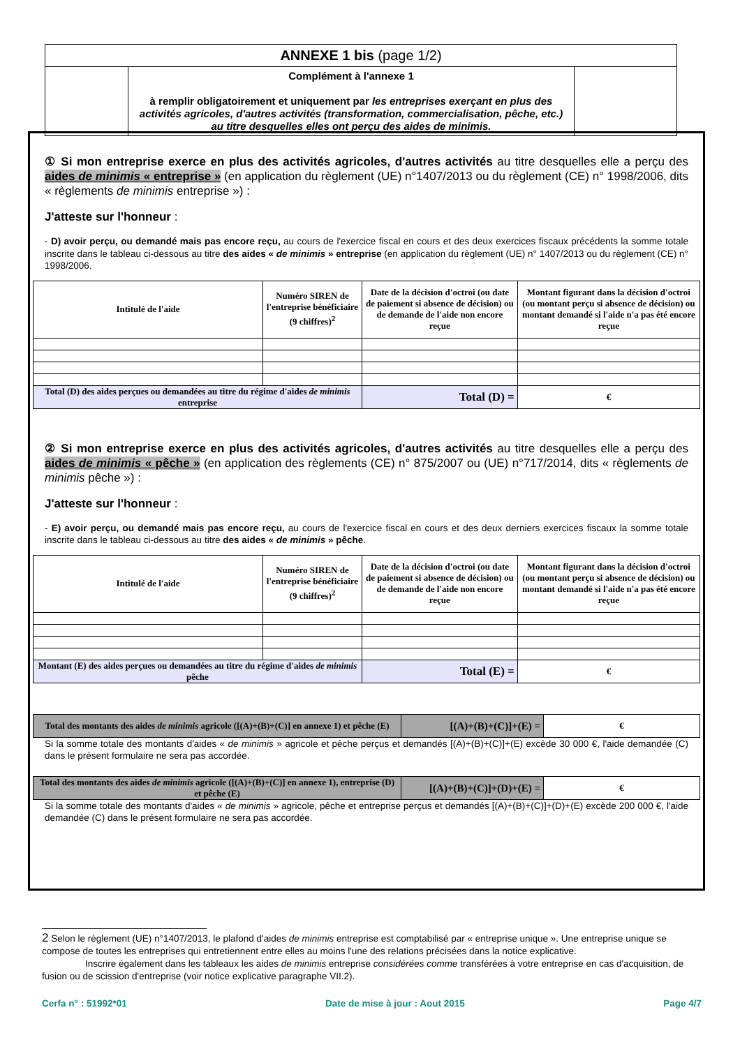| ANNEXE 1 bis (page 1/2) | | |
| | Complément à l'annexe 1 à remplir obligatoirement et uniquement par les entreprises exerçant en plus des activités agricoles, d'autres activités (transformation, commercialisation, pêche, etc.) au titre desquelles elles ont perçu des aides de minimis. | |
① Si mon entreprise exerce en plus des activités agricoles, d'autres activités au titre desquelles elle a perçu des aides de minimis « entreprise » (en application du règlement (UE) n°1407/2013 ou du règlement (CE) n° 1998/2006, dits « règlements de minimis entreprise ») :
J'atteste sur l'honneur :
- D) avoir perçu, ou demandé mais pas encore reçu, au cours de l'exercice fiscal en cours et des deux exercices fiscaux précédents la somme totale inscrite dans le tableau ci-dessous au titre des aides « de minimis » entreprise (en application du règlement (UE) n° 1407/2013 ou du règlement (CE) n° 1998/2006.
| Intitulé de l'aide | Numéro SIREN de l'entreprise bénéficiaire (9 chiffres)<sup>2</sup> | Date de la décision d'octroi (ou date de paiement si absence de décision) ou de demande de l'aide non encore reçue | Montant figurant dans la décision d'octroi (ou montant perçu si absence de décision) ou montant demandé si l'aide n'a pas été encore reçue |
| --- | --- | --- | --- |
| Total (D) des aides perçues ou demandées au titre du régime d'aides de minimis entreprise | | Total (D) = | € |
② Si mon entreprise exerce en plus des activités agricoles, d'autres activités au titre desquelles elle a perçu des aides de minimis « pêche » (en application des règlements (CE) n° 875/2007 ou (UE) n°717/2014, dits « règlements de minimis pêche ») :
J'atteste sur l'honneur :
- E) avoir perçu, ou demandé mais pas encore reçu, au cours de l'exercice fiscal en cours et des deux derniers exercices fiscaux la somme totale inscrite dans le tableau ci-dessous au titre des aides « de minimis » pêche.
| Intitulé de l'aide | Numéro SIREN de l'entreprise bénéficiaire (9 chiffres)<sup>2</sup> | Date de la décision d'octroi (ou date de paiement si absence de décision) ou de demande de l'aide non encore reçue | Montant figurant dans la décision d'octroi (ou montant perçu si absence de décision) ou montant demandé si l'aide n'a pas été encore reçue |
| --- | --- | --- | --- |
| Montant (E) des aides perçues ou demandées au titre du régime d'aides de minimis pêche | | Total (E) = | € |
| Total des montants des aides de minimis agricole ([(A)+(B)+(C)] en annexe 1) et pêche (E) | [(A)+(B)+(C)]+(E) = | € |
Si la somme totale des montants d'aides « de minimis » agricole et pêche perçus et demandés [(A)+(B)+(C)]+(E) excède 30 000 €, l'aide demandée (C) dans le présent formulaire ne sera pas accordée.
| Total des montants des aides de minimis agricole ([(A)+(B)+(C)] en annexe 1), entreprise (D) et pêche (E) | [(A)+(B)+(C)]+(D)+(E) = | € |
Si la somme totale des montants d'aides « de minimis » agricole, pêche et entreprise perçus et demandés [(A)+(B)+(C)]+(D)+(E) excède 200 000 €, l'aide demandée (C) dans le présent formulaire ne sera pas accordée.
2 Selon le règlement (UE) n°1407/2013, le plafond d'aides de minimis entreprise est comptabilisé par « entreprise unique ». Une entreprise unique se compose de toutes les entreprises qui entretiennent entre elles au moins l'une des relations précisées dans la notice explicative.
Inscrire également dans les tableaux les aides de minimis entreprise considérées comme transférées à votre entreprise en cas d'acquisition, de fusion ou de scission d'entreprise (voir notice explicative paragraphe VII.2).
Cerfa n° : 51992*01 Date de mise à jour : Aout 2015 Page 4/7